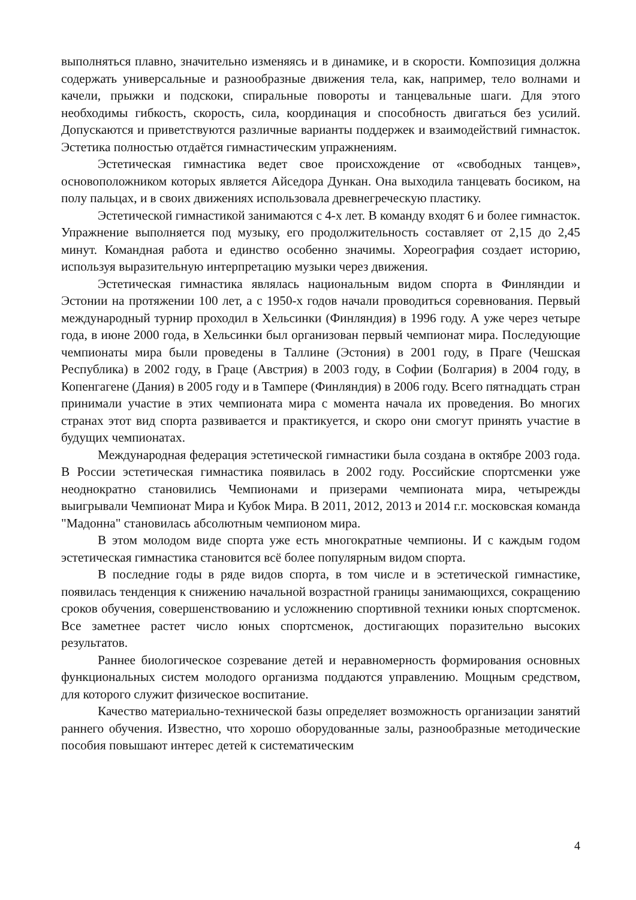выполняться плавно, значительно изменяясь и в динамике, и в скорости. Композиция должна содержать универсальные и разнообразные движения тела, как, например, тело волнами и качели, прыжки и подскоки, спиральные повороты и танцевальные шаги. Для этого необходимы гибкость, скорость, сила, координация и способность двигаться без усилий. Допускаются и приветствуются различные варианты поддержек и взаимодействий гимнасток. Эстетика полностью отдаётся гимнастическим упражнениям.
Эстетическая гимнастика ведет свое происхождение от «свободных танцев», основоположником которых является Айседора Дункан. Она выходила танцевать босиком, на полу пальцах, и в своих движениях использовала древнегреческую пластику.
Эстетической гимнастикой занимаются с 4-х лет. В команду входят 6 и более гимнасток. Упражнение выполняется под музыку, его продолжительность составляет от 2,15 до 2,45 минут. Командная работа и единство особенно значимы. Хореография создает историю, используя выразительную интерпретацию музыки через движения.
Эстетическая гимнастика являлась национальным видом спорта в Финляндии и Эстонии на протяжении 100 лет, а с 1950-х годов начали проводиться соревнования. Первый международный турнир проходил в Хельсинки (Финляндия) в 1996 году. А уже через четыре года, в июне 2000 года, в Хельсинки был организован первый чемпионат мира. Последующие чемпионаты мира были проведены в Таллине (Эстония) в 2001 году, в Праге (Чешская Республика) в 2002 году, в Граце (Австрия) в 2003 году, в Софии (Болгария) в 2004 году, в Копенгагене (Дания) в 2005 году и в Тампере (Финляндия) в 2006 году. Всего пятнадцать стран принимали участие в этих чемпионата мира с момента начала их проведения. Во многих странах этот вид спорта развивается и практикуется, и скоро они смогут принять участие в будущих чемпионатах.
Международная федерация эстетической гимнастики была создана в октябре 2003 года. В России эстетическая гимнастика появилась в 2002 году. Российские спортсменки уже неоднократно становились Чемпионами и призерами чемпионата мира, четырежды выигрывали Чемпионат Мира и Кубок Мира. В 2011, 2012, 2013 и 2014 г.г. московская команда "Мадонна" становилась абсолютным чемпионом мира.
В этом молодом виде спорта уже есть многократные чемпионы. И с каждым годом эстетическая гимнастика становится всё более популярным видом спорта.
В последние годы в ряде видов спорта, в том числе и в эстетической гимнастике, появилась тенденция к снижению начальной возрастной границы занимающихся, сокращению сроков обучения, совершенствованию и усложнению спортивной техники юных спортсменок. Все заметнее растет число юных спортсменок, достигающих поразительно высоких результатов.
Раннее биологическое созревание детей и неравномерность формирования основных функциональных систем молодого организма поддаются управлению. Мощным средством, для которого служит физическое воспитание.
Качество материально-технической базы определяет возможность организации занятий раннего обучения. Известно, что хорошо оборудованные залы, разнообразные методические пособия повышают интерес детей к систематическим
4